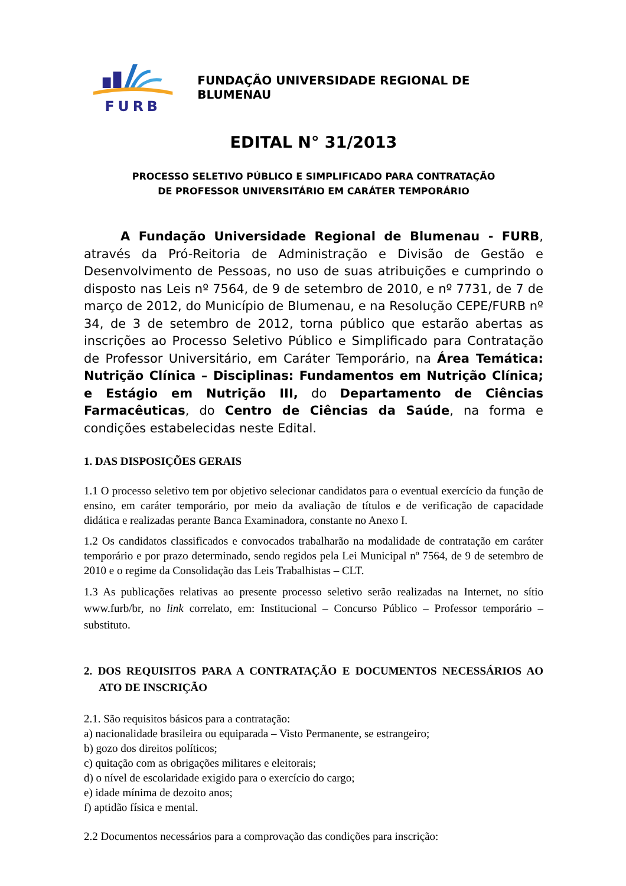FURB
FUNDAÇÃO UNIVERSIDADE REGIONAL DE BLUMENAU
EDITAL N° 31/2013
PROCESSO SELETIVO PÚBLICO E SIMPLIFICADO PARA CONTRATAÇÃO
DE PROFESSOR UNIVERSITÁRIO EM CARÁTER TEMPORÁRIO
A Fundação Universidade Regional de Blumenau - FURB, através da Pró-Reitoria de Administração e Divisão de Gestão e Desenvolvimento de Pessoas, no uso de suas atribuições e cumprindo o disposto nas Leis nº 7564, de 9 de setembro de 2010, e nº 7731, de 7 de março de 2012, do Município de Blumenau, e na Resolução CEPE/FURB nº 34, de 3 de setembro de 2012, torna público que estarão abertas as inscrições ao Processo Seletivo Público e Simplificado para Contratação de Professor Universitário, em Caráter Temporário, na Área Temática: Nutrição Clínica – Disciplinas: Fundamentos em Nutrição Clínica; e Estágio em Nutrição III, do Departamento de Ciências Farmacêuticas, do Centro de Ciências da Saúde, na forma e condições estabelecidas neste Edital.
1. DAS DISPOSIÇÕES GERAIS
1.1 O processo seletivo tem por objetivo selecionar candidatos para o eventual exercício da função de ensino, em caráter temporário, por meio da avaliação de títulos e de verificação de capacidade didática e realizadas perante Banca Examinadora, constante no Anexo I.
1.2 Os candidatos classificados e convocados trabalharão na modalidade de contratação em caráter temporário e por prazo determinado, sendo regidos pela Lei Municipal nº 7564, de 9 de setembro de 2010 e o regime da Consolidação das Leis Trabalhistas – CLT.
1.3 As publicações relativas ao presente processo seletivo serão realizadas na Internet, no sítio www.furb/br, no link correlato, em: Institucional – Concurso Público – Professor temporário – substituto.
2. DOS REQUISITOS PARA A CONTRATAÇÃO E DOCUMENTOS NECESSÁRIOS AO ATO DE INSCRIÇÃO
2.1. São requisitos básicos para a contratação:
a) nacionalidade brasileira ou equiparada – Visto Permanente, se estrangeiro;
b) gozo dos direitos políticos;
c) quitação com as obrigações militares e eleitorais;
d) o nível de escolaridade exigido para o exercício do cargo;
e) idade mínima de dezoito anos;
f) aptidão física e mental.
2.2 Documentos necessários para a comprovação das condições para inscrição: